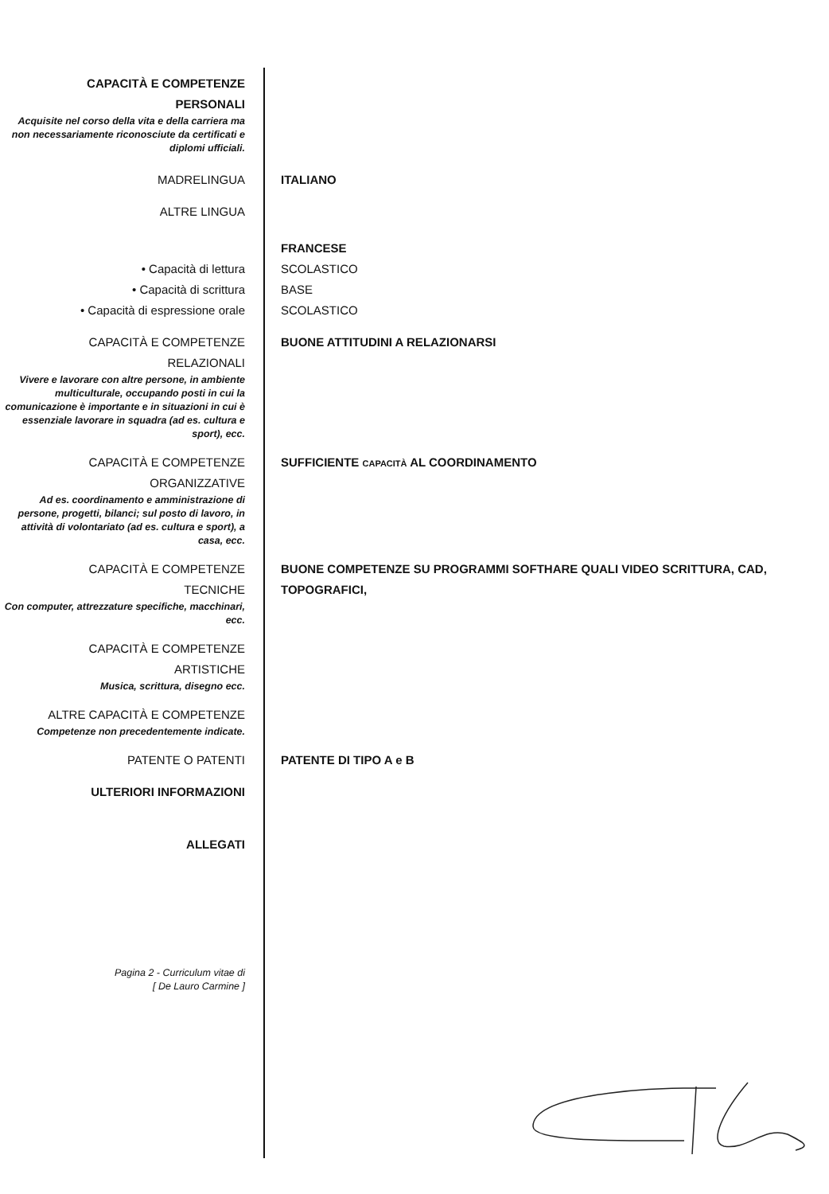CAPACITÀ E COMPETENZE
PERSONALI
Acquisite nel corso della vita e della carriera ma non necessariamente riconosciute da certificati e diplomi ufficiali.
MADRELINGUA ITALIANO
ALTRE LINGUA
• Capacità di lettura
• Capacità di scrittura
• Capacità di espressione orale
FRANCESE
SCOLASTICO
BASE
SCOLASTICO
CAPACITÀ E COMPETENZE
RELAZIONALI
Vivere e lavorare con altre persone, in ambiente multiculturale, occupando posti in cui la comunicazione è importante e in situazioni in cui è essenziale lavorare in squadra (ad es. cultura e sport), ecc.
BUONE ATTITUDINI A RELAZIONARSI
CAPACITÀ E COMPETENZE
ORGANIZZATIVE
Ad es. coordinamento e amministrazione di persone, progetti, bilanci; sul posto di lavoro, in attività di volontariato (ad es. cultura e sport), a casa, ecc.
SUFFICIENTE CAPACITÀ AL COORDINAMENTO
CAPACITÀ E COMPETENZE
TECNICHE
Con computer, attrezzature specifiche, macchinari, ecc.
BUONE COMPETENZE SU PROGRAMMI SOFTHARE QUALI VIDEO SCRITTURA, CAD, TOPOGRAFICI,
CAPACITÀ E COMPETENZE
ARTISTICHE
Musica, scrittura, disegno ecc.
ALTRE CAPACITÀ E COMPETENZE
Competenze non precedentemente indicate.
PATENTE O PATENTI PATENTE DI TIPO A e B
ULTERIORI INFORMAZIONI
ALLEGATI
Pagina 2 - Curriculum vitae di
[ De Lauro Carmine ]